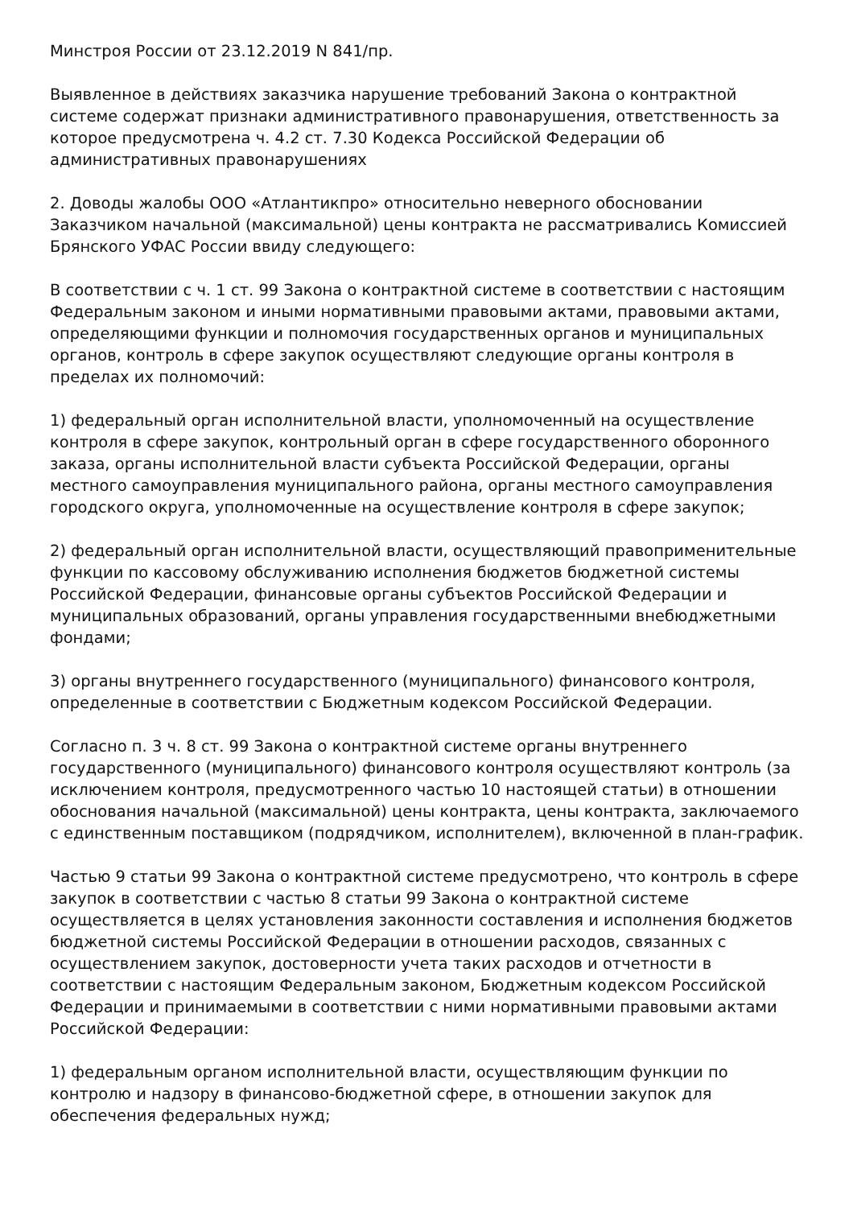Минстроя России от 23.12.2019 N 841/пр.
Выявленное в действиях заказчика нарушение требований Закона о контрактной системе содержат признаки административного правонарушения, ответственность за которое предусмотрена ч. 4.2 ст. 7.30 Кодекса Российской Федерации об административных правонарушениях
2. Доводы жалобы ООО «Атлантикпро» относительно неверного обосновании Заказчиком начальной (максимальной) цены контракта не рассматривались Комиссией Брянского УФАС России ввиду следующего:
В соответствии с ч. 1 ст. 99 Закона о контрактной системе в соответствии с настоящим Федеральным законом и иными нормативными правовыми актами, правовыми актами, определяющими функции и полномочия государственных органов и муниципальных органов, контроль в сфере закупок осуществляют следующие органы контроля в пределах их полномочий:
1) федеральный орган исполнительной власти, уполномоченный на осуществление контроля в сфере закупок, контрольный орган в сфере государственного оборонного заказа, органы исполнительной власти субъекта Российской Федерации, органы местного самоуправления муниципального района, органы местного самоуправления городского округа, уполномоченные на осуществление контроля в сфере закупок;
2) федеральный орган исполнительной власти, осуществляющий правоприменительные функции по кассовому обслуживанию исполнения бюджетов бюджетной системы Российской Федерации, финансовые органы субъектов Российской Федерации и муниципальных образований, органы управления государственными внебюджетными фондами;
3) органы внутреннего государственного (муниципального) финансового контроля, определенные в соответствии с Бюджетным кодексом Российской Федерации.
Согласно п. 3 ч. 8 ст. 99 Закона о контрактной системе органы внутреннего государственного (муниципального) финансового контроля осуществляют контроль (за исключением контроля, предусмотренного частью 10 настоящей статьи) в отношении обоснования начальной (максимальной) цены контракта, цены контракта, заключаемого с единственным поставщиком (подрядчиком, исполнителем), включенной в план-график.
Частью 9 статьи 99 Закона о контрактной системе предусмотрено, что контроль в сфере закупок в соответствии с частью 8 статьи 99 Закона о контрактной системе осуществляется в целях установления законности составления и исполнения бюджетов бюджетной системы Российской Федерации в отношении расходов, связанных с осуществлением закупок, достоверности учета таких расходов и отчетности в соответствии с настоящим Федеральным законом, Бюджетным кодексом Российской Федерации и принимаемыми в соответствии с ними нормативными правовыми актами Российской Федерации:
1) федеральным органом исполнительной власти, осуществляющим функции по контролю и надзору в финансово-бюджетной сфере, в отношении закупок для обеспечения федеральных нужд;